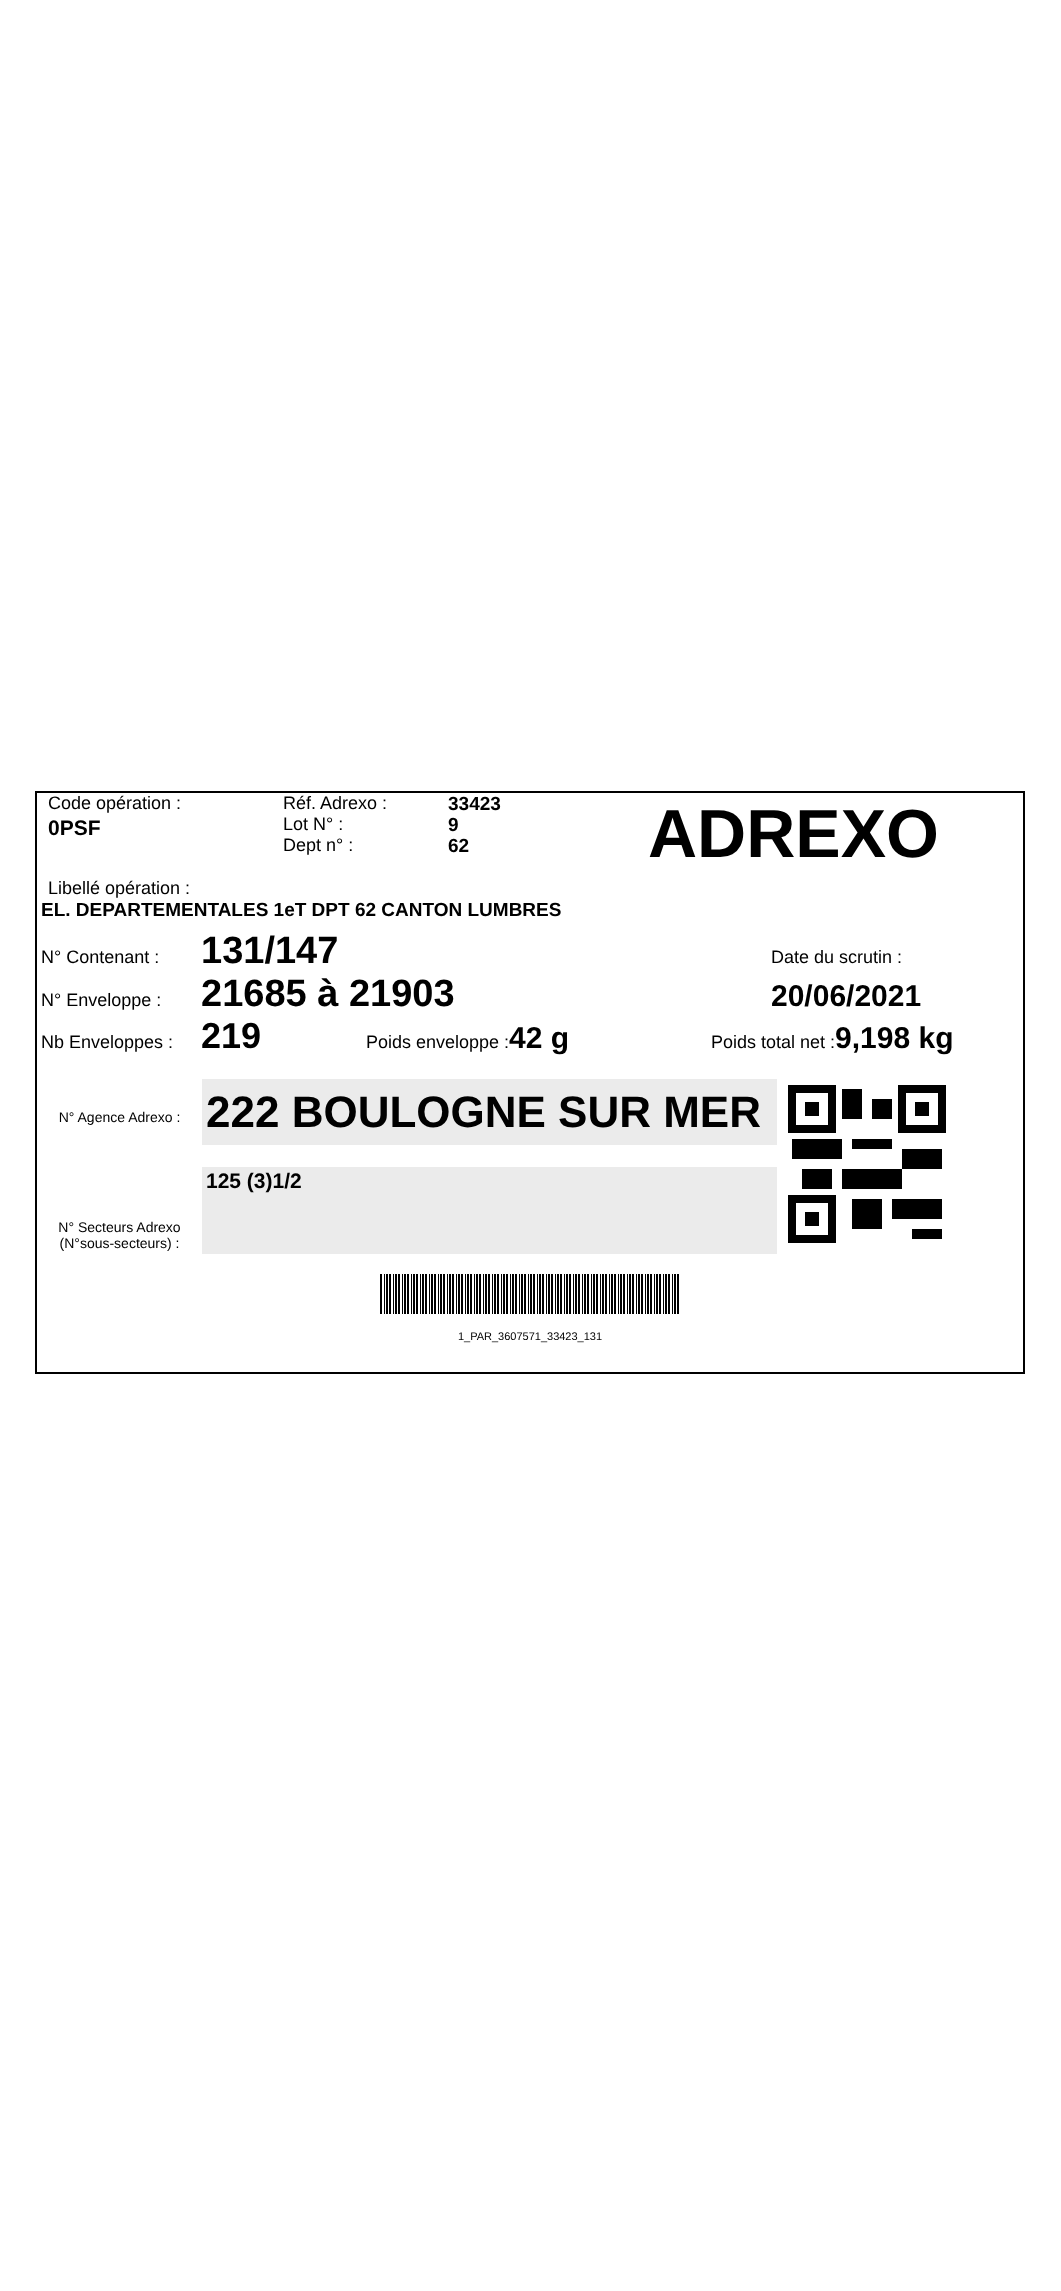Code opération :
0PSF
Réf. Adrexo :
Lot N° :
Dept n° :
33423
9
62
ADREXO
Libellé opération :
EL. DEPARTEMENTALES 1eT DPT 62 CANTON LUMBRES
N° Contenant :
131/147
Date du scrutin :
N° Enveloppe :
21685 à 21903
20/06/2021
Nb Enveloppes :
219
Poids enveloppe :42 g
Poids total net :9,198 kg
N° Agence Adrexo :
N° Secteurs Adrexo
(N°sous-secteurs) :
222 BOULOGNE SUR MER
125 (3)1/2
1_PAR_3607571_33423_131